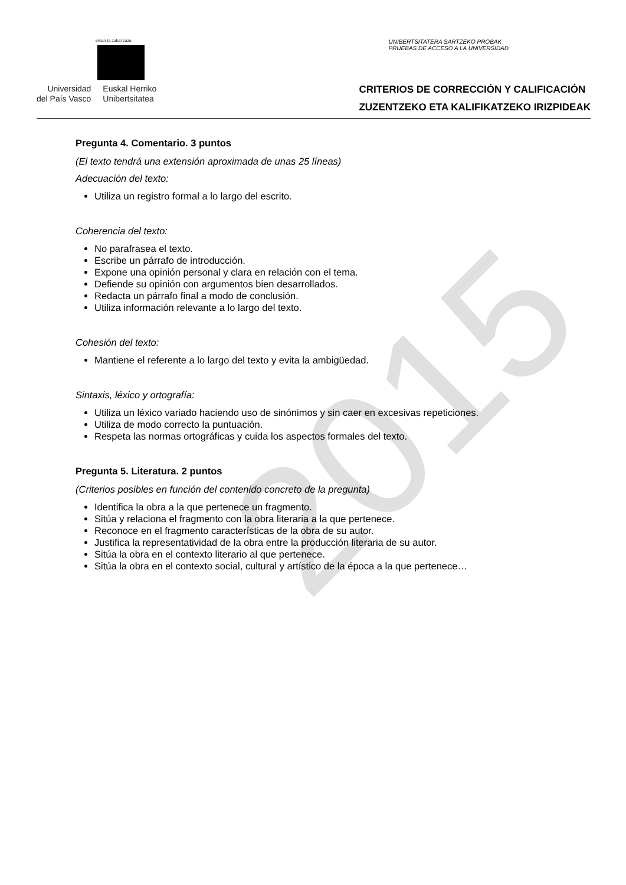eman ta zabal zazu
Universidad
del País Vasco
Euskal Herriko
Unibertsitatea
UNIBERTSITATERA SARTZEKO PROBAK
PRUEBAS DE ACCESO A LA UNIVERSIDAD
CRITERIOS DE CORRECCIÓN Y CALIFICACIÓN
ZUZENTZEKO ETA KALIFIKATZEKO IRIZPIDEAK
2015
Pregunta 4. Comentario. 3 puntos
(El texto tendrá una extensión aproximada de unas 25 líneas)
Adecuación del texto:
Utiliza un registro formal a lo largo del escrito.
Coherencia del texto:
No parafrasea el texto.
Escribe un párrafo de introducción.
Expone una opinión personal y clara en relación con el tema.
Defiende su opinión con argumentos bien desarrollados.
Redacta un párrafo final a modo de conclusión.
Utiliza información relevante a lo largo del texto.
Cohesión del texto:
Mantiene el referente a lo largo del texto y evita la ambigüedad.
Sintaxis, léxico y ortografía:
Utiliza un léxico variado haciendo uso de sinónimos y sin caer en excesivas repeticiones.
Utiliza de modo correcto la puntuación.
Respeta las normas ortográficas y cuida los aspectos formales del texto.
Pregunta 5. Literatura. 2 puntos
(Criterios posibles en función del contenido concreto de la pregunta)
Identifica la obra a la que pertenece un fragmento.
Sitúa y relaciona el fragmento con la obra literaria a la que pertenece.
Reconoce en el fragmento características de la obra de su autor.
Justifica la representatividad de la obra entre la producción literaria de su autor.
Sitúa la obra en el contexto literario al que pertenece.
Sitúa la obra en el contexto social, cultural y artístico de la época a la que pertenece…